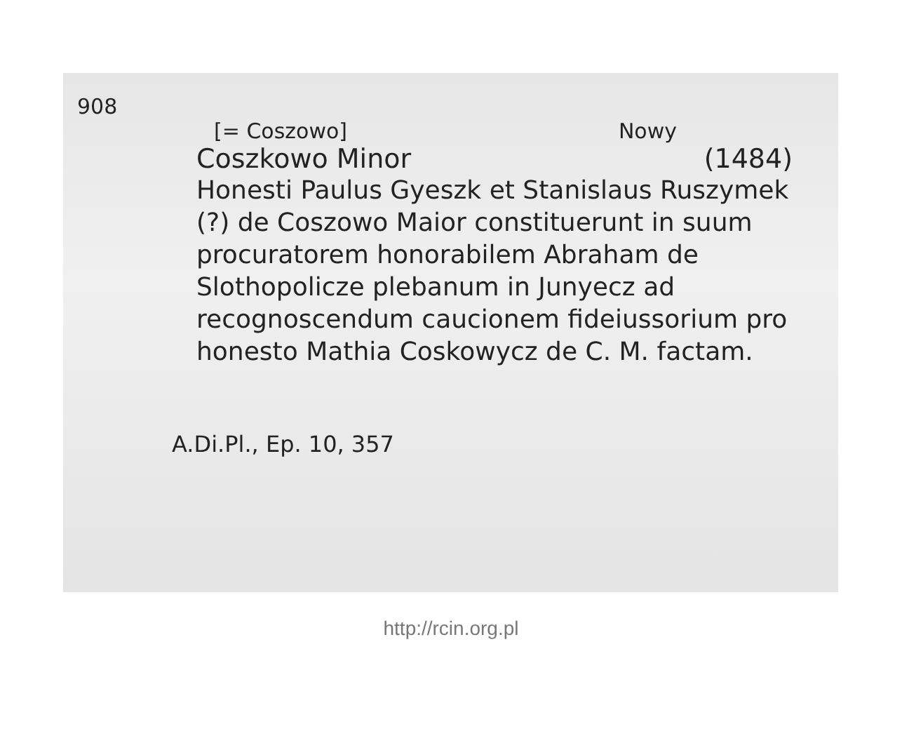908
[= Coszowo] Nowy
Coszkowo Minor (1484)
Honesti Paulus Gyeszk et Stanislaus Ruszymek (?) de Coszowo Maior constituerunt in suum procuratorem honorabilem Abraham de Slothopolicze plebanum in Junyecz ad recognoscendum caucionem fideiussorium pro honesto Mathia Coskowycz de C. M. factam.
A.Di.Pl., Ep. 10, 357
http://rcin.org.pl